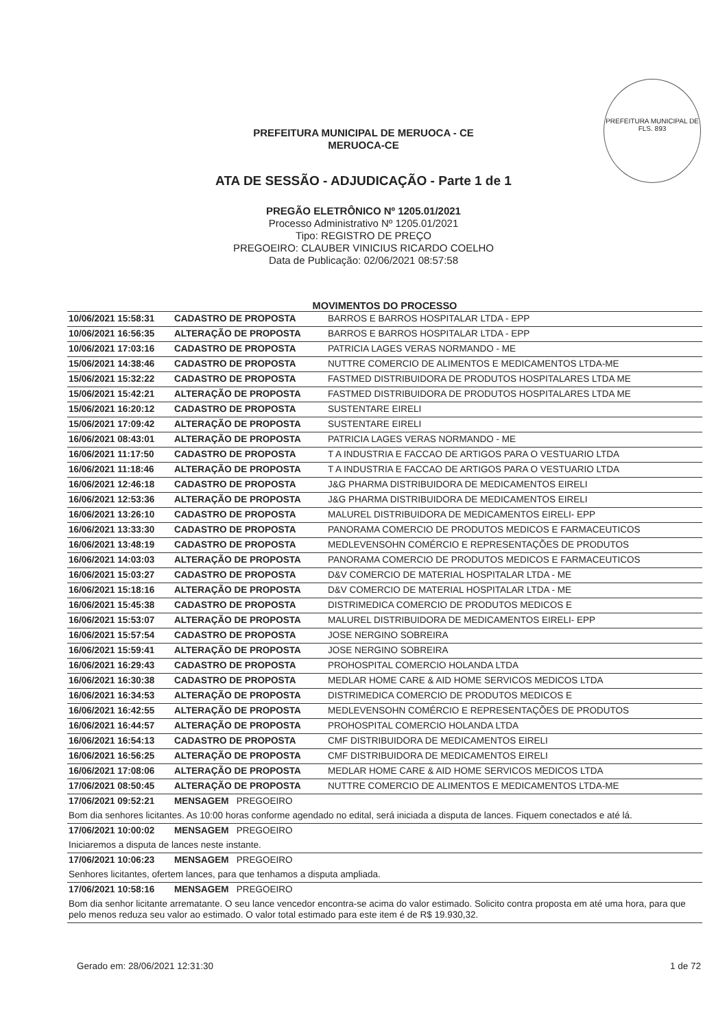PREFEITURA MUNICIPAL DE
FLS. 893
PREFEITURA MUNICIPAL DE MERUOCA - CE
MERUOCA-CE
ATA DE SESSÃO - ADJUDICAÇÃO - Parte 1 de 1
PREGÃO ELETRÔNICO Nº 1205.01/2021
Processo Administrativo Nº 1205.01/2021
Tipo: REGISTRO DE PREÇO
PREGOEIRO: CLAUBER VINICIUS RICARDO COELHO
Data de Publicação: 02/06/2021 08:57:58
MOVIMENTOS DO PROCESSO
| 10/06/2021 15:58:31 | CADASTRO DE PROPOSTA | BARROS E BARROS HOSPITALAR LTDA - EPP |
| 10/06/2021 16:56:35 | ALTERAÇÃO DE PROPOSTA | BARROS E BARROS HOSPITALAR LTDA - EPP |
| 10/06/2021 17:03:16 | CADASTRO DE PROPOSTA | PATRICIA LAGES VERAS NORMANDO - ME |
| 15/06/2021 14:38:46 | CADASTRO DE PROPOSTA | NUTTRE COMERCIO DE ALIMENTOS E MEDICAMENTOS LTDA-ME |
| 15/06/2021 15:32:22 | CADASTRO DE PROPOSTA | FASTMED DISTRIBUIDORA DE PRODUTOS HOSPITALARES LTDA ME |
| 15/06/2021 15:42:21 | ALTERAÇÃO DE PROPOSTA | FASTMED DISTRIBUIDORA DE PRODUTOS HOSPITALARES LTDA ME |
| 15/06/2021 16:20:12 | CADASTRO DE PROPOSTA | SUSTENTARE EIRELI |
| 15/06/2021 17:09:42 | ALTERAÇÃO DE PROPOSTA | SUSTENTARE EIRELI |
| 16/06/2021 08:43:01 | ALTERAÇÃO DE PROPOSTA | PATRICIA LAGES VERAS NORMANDO - ME |
| 16/06/2021 11:17:50 | CADASTRO DE PROPOSTA | T A INDUSTRIA E FACCAO DE ARTIGOS PARA O VESTUARIO LTDA |
| 16/06/2021 11:18:46 | ALTERAÇÃO DE PROPOSTA | T A INDUSTRIA E FACCAO DE ARTIGOS PARA O VESTUARIO LTDA |
| 16/06/2021 12:46:18 | CADASTRO DE PROPOSTA | J&G PHARMA DISTRIBUIDORA DE MEDICAMENTOS EIRELI |
| 16/06/2021 12:53:36 | ALTERAÇÃO DE PROPOSTA | J&G PHARMA DISTRIBUIDORA DE MEDICAMENTOS EIRELI |
| 16/06/2021 13:26:10 | CADASTRO DE PROPOSTA | MALUREL DISTRIBUIDORA DE MEDICAMENTOS EIRELI- EPP |
| 16/06/2021 13:33:30 | CADASTRO DE PROPOSTA | PANORAMA COMERCIO DE PRODUTOS MEDICOS E FARMACEUTICOS |
| 16/06/2021 13:48:19 | CADASTRO DE PROPOSTA | MEDLEVENSOHN COMÉRCIO E REPRESENTAÇÕES DE PRODUTOS |
| 16/06/2021 14:03:03 | ALTERAÇÃO DE PROPOSTA | PANORAMA COMERCIO DE PRODUTOS MEDICOS E FARMACEUTICOS |
| 16/06/2021 15:03:27 | CADASTRO DE PROPOSTA | D&V COMERCIO DE MATERIAL HOSPITALAR LTDA - ME |
| 16/06/2021 15:18:16 | ALTERAÇÃO DE PROPOSTA | D&V COMERCIO DE MATERIAL HOSPITALAR LTDA - ME |
| 16/06/2021 15:45:38 | CADASTRO DE PROPOSTA | DISTRIMEDICA COMERCIO DE PRODUTOS MEDICOS E |
| 16/06/2021 15:53:07 | ALTERAÇÃO DE PROPOSTA | MALUREL DISTRIBUIDORA DE MEDICAMENTOS EIRELI- EPP |
| 16/06/2021 15:57:54 | CADASTRO DE PROPOSTA | JOSE NERGINO SOBREIRA |
| 16/06/2021 15:59:41 | ALTERAÇÃO DE PROPOSTA | JOSE NERGINO SOBREIRA |
| 16/06/2021 16:29:43 | CADASTRO DE PROPOSTA | PROHOSPITAL COMERCIO HOLANDA LTDA |
| 16/06/2021 16:30:38 | CADASTRO DE PROPOSTA | MEDLAR HOME CARE & AID HOME SERVICOS MEDICOS LTDA |
| 16/06/2021 16:34:53 | ALTERAÇÃO DE PROPOSTA | DISTRIMEDICA COMERCIO DE PRODUTOS MEDICOS E |
| 16/06/2021 16:42:55 | ALTERAÇÃO DE PROPOSTA | MEDLEVENSOHN COMÉRCIO E REPRESENTAÇÕES DE PRODUTOS |
| 16/06/2021 16:44:57 | ALTERAÇÃO DE PROPOSTA | PROHOSPITAL COMERCIO HOLANDA LTDA |
| 16/06/2021 16:54:13 | CADASTRO DE PROPOSTA | CMF DISTRIBUIDORA DE MEDICAMENTOS EIRELI |
| 16/06/2021 16:56:25 | ALTERAÇÃO DE PROPOSTA | CMF DISTRIBUIDORA DE MEDICAMENTOS EIRELI |
| 16/06/2021 17:08:06 | ALTERAÇÃO DE PROPOSTA | MEDLAR HOME CARE & AID HOME SERVICOS MEDICOS LTDA |
| 17/06/2021 08:50:45 | ALTERAÇÃO DE PROPOSTA | NUTTRE COMERCIO DE ALIMENTOS E MEDICAMENTOS LTDA-ME |
| 17/06/2021 09:52:21 | MENSAGEM PREGOEIRO | |
| Bom dia senhores licitantes. As 10:00 horas conforme agendado no edital, será iniciada a disputa de lances. Fiquem conectados e até lá. | | |
| 17/06/2021 10:00:02 | MENSAGEM PREGOEIRO | |
| Iniciaremos a disputa de lances neste instante. | | |
| 17/06/2021 10:06:23 | MENSAGEM PREGOEIRO | |
| Senhores licitantes, ofertem lances, para que tenhamos a disputa ampliada. | | |
| 17/06/2021 10:58:16 | MENSAGEM PREGOEIRO | |
| Bom dia senhor licitante arrematante. O seu lance vencedor encontra-se acima do valor estimado. Solicito contra proposta em até uma hora, para que pelo menos reduza seu valor ao estimado. O valor total estimado para este item é de R$ 19.930,32. | | |
Gerado em: 28/06/2021 12:31:30 1 de 72